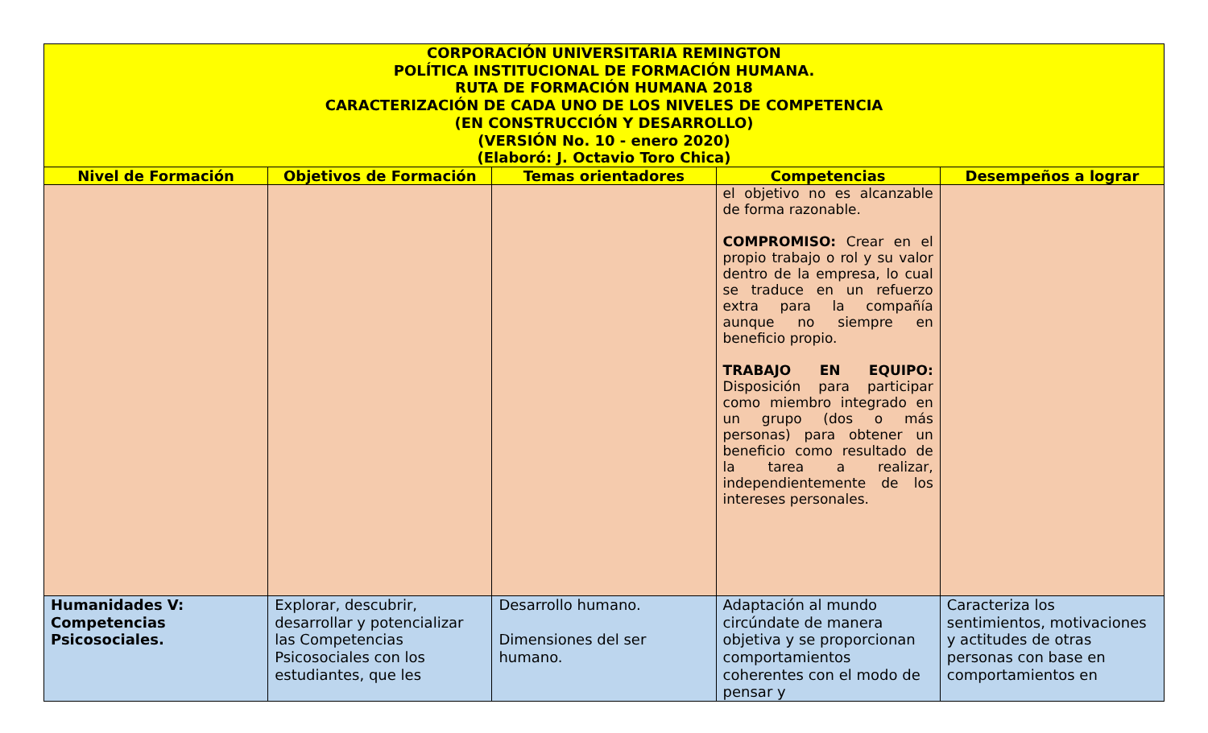| CORPORACIÓN UNIVERSITARIA REMINGTON POLÍTICA INSTITUCIONAL DE FORMACIÓN HUMANA. RUTA DE FORMACIÓN HUMANA 2018 CARACTERIZACIÓN DE CADA UNO DE LOS NIVELES DE COMPETENCIA (EN CONSTRUCCIÓN Y DESARROLLO) (VERSIÓN No. 10 - enero 2020) (Elaboró: J. Octavio Toro Chica) | | | | |
| Nivel de Formación | Objetivos de Formación | Temas orientadores | Competencias | Desempeños a lograr |
| | | | el objetivo no es alcanzable de forma razonable. COMPROMISO: Crear en el propio trabajo o rol y su valor dentro de la empresa, lo cual se traduce en un refuerzo extra para la compañía aunque no siempre en beneficio propio. TRABAJO EN EQUIPO: Disposición para participar como miembro integrado en un grupo (dos o más personas) para obtener un beneficio como resultado de la tarea a realizar, independientemente de los intereses personales. | |
| Humanidades V: Competencias Psicosociales. | Explorar, descubrir, desarrollar y potencializar las Competencias Psicosociales con los estudiantes, que les | Desarrollo humano. Dimensiones del ser humano. | Adaptación al mundo circúndate de manera objetiva y se proporcionan comportamientos coherentes con el modo de pensar y | Caracteriza los sentimientos, motivaciones y actitudes de otras personas con base en comportamientos en |